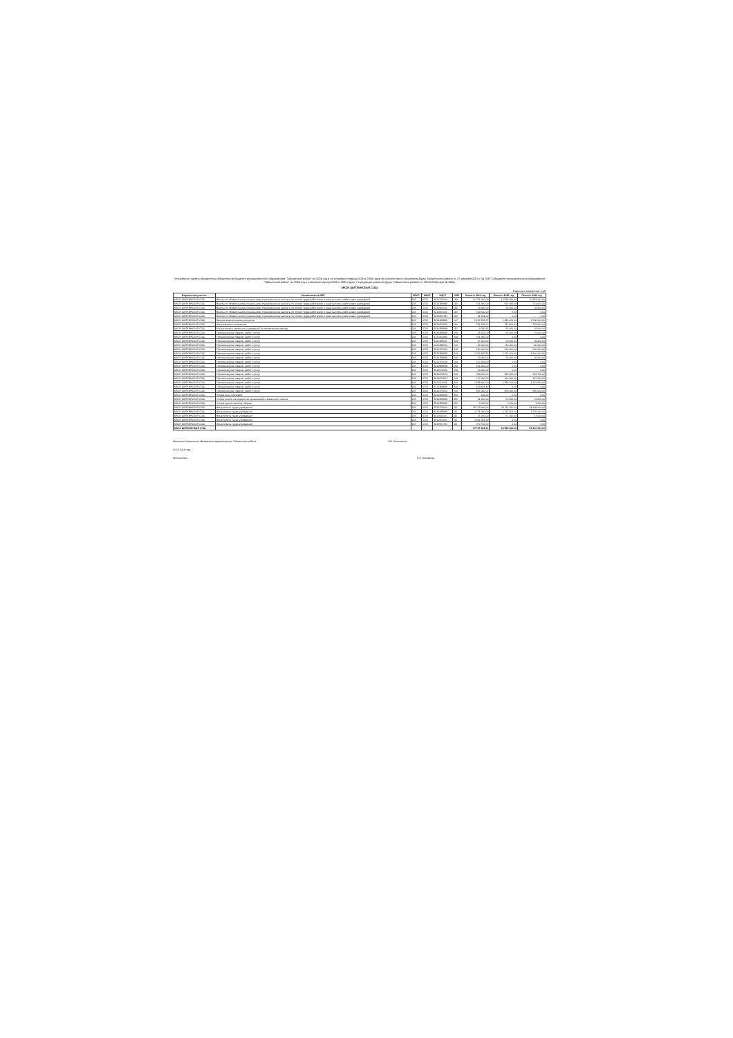Уточнённые лимиты бюджетных обязательств бюджета муниципального образования "Тайшетский район" на 2024 год и на плановый период 2025 и 2026 годов (в соответствии с решением Думы Тайшетского района от 27 декабря 2023 г. № 326 "О бюджете муниципального образования "Тайшетский район" на 2024 год и плановый период 2025 и 2026 годов" ( в редакции решения Думы Тайшетского района от 19.03.2024 года № 349)).
МКОУ ШИТКИНСКАЯ СОШ
Единицы измерения: руб.
| Бюджетополучатель | Наименование КВР | КВСР | КФСР | КЦСР | КВР | Лимиты 2024 год | Лимиты 2025 год | Лимиты 2026 год |
| --- | --- | --- | --- | --- | --- | --- | --- | --- |
| МКОУ ШИТКИНСКАЯ СОШ | Взносы по обязательному социальному страхованию на выплаты по оплате труда работников и иные выплаты работникам учреждений | 903 | 0702 | 8310273020 | 119 | 10 751 000,00 | 10 589 000,00 | 10 381 000,00 |
| МКОУ ШИТКИНСКАЯ СОШ | Взносы по обязательному социальному страхованию на выплаты по оплате труда работников и иные выплаты работникам учреждений | 903 | 0702 | 8310289999 | 119 | 521 000,00 | 521 000,00 | 521 000,00 |
| МКОУ ШИТКИНСКАЯ СОШ | Взносы по обязательному социальному страхованию на выплаты по оплате труда работников и иные выплаты работникам учреждений | 903 | 0702 | 8310581301 | 119 | 20 000,00 | 20 000,00 | 20 000,00 |
| МКОУ ШИТКИНСКАЯ СОШ | Взносы по обязательному социальному страхованию на выплаты по оплате труда работников и иные выплаты работникам учреждений | 903 | 0702 | 8311053031 | 119 | 543 600,00 | 0,00 | 0,00 |
| МКОУ ШИТКИНСКАЯ СОШ | Взносы по обязательному социальному страхованию на выплаты по оплате труда работников и иные выплаты работникам учреждений | 903 | 0702 | 831E851791 | 119 | 82 354,00 | 0,00 | 0,00 |
| МКОУ ШИТКИНСКАЯ СОШ | Закупка энергетических ресурсов | 903 | 0702 | 8310289999 | 247 | 5 192 583,67 | 1 486 000,00 | 1 586 000,00 |
| МКОУ ШИТКИНСКАЯ СОШ | Иные выплаты населению | 903 | 0702 | 8510652976 | 360 | 251 500,00 | 211 500,00 | 253 600,00 |
| МКОУ ШИТКИНСКАЯ СОШ | Иные выплаты персоналу учреждений, за исключением фонда | 903 | 0702 | 8310289999 | 112 | 8 780,32 | 33 000,00 | 34 000,00 |
| МКОУ ШИТКИНСКАЯ СОШ | Прочая закупка товаров, работ и услуг | 903 | 0702 | 4130389999 | 244 | 35 600,00 | 65 400,00 | 70 600,00 |
| МКОУ ШИТКИНСКАЯ СОШ | Прочая закупка товаров, работ и услуг | 903 | 0702 | 4120352940 | 244 | 561 400,00 | 0,00 | 0,00 |
| МКОУ ШИТКИНСКАЯ СОШ | Прочая закупка товаров, работ и услуг | 903 | 0702 | 4130189197 | 244 | 17 600,00 | 20 000,00 | 20 000,00 |
| МКОУ ШИТКИНСКАЯ СОШ | Прочая закупка товаров, работ и услуг | 903 | 0702 | 4220389206 | 244 | 80 000,00 | 80 000,00 | 80 000,00 |
| МКОУ ШИТКИНСКАЯ СОШ | Прочая закупка товаров, работ и услуг | 903 | 0702 | 8310273020 | 244 | 560 000,00 | 560 000,00 | 560 000,00 |
| МКОУ ШИТКИНСКАЯ СОШ | Прочая закупка товаров, работ и услуг | 903 | 0702 | 8310289999 | 244 | 1 222 825,86 | 1 276 000,00 | 1 266 000,00 |
| МКОУ ШИТКИНСКАЯ СОШ | Прочая закупка товаров, работ и услуг | 903 | 0702 | 8310789999 | 244 | 30 000,00 | 26 000,00 | 26 000,00 |
| МКОУ ШИТКИНСКАЯ СОШ | Прочая закупка товаров, работ и услуг | 903 | 0702 | 8310752528 | 244 | 217 823,00 | 0,00 | 0,00 |
| МКОУ ШИТКИНСКАЯ СОШ | Прочая закупка товаров, работ и услуг | 903 | 0702 | 8310989999 | 244 | 536 300,00 | 0,00 | 0,00 |
| МКОУ ШИТКИНСКАЯ СОШ | Прочая закупка товаров, работ и услуг | 903 | 0702 | 8510573180 | 244 | 30 000,00 | 0,00 | 0,00 |
| МКОУ ШИТКИНСКАЯ СОШ | Прочая закупка товаров, работ и услуг | 903 | 0702 | 8510652976 | 244 | 289 300,00 | 243 600,00 | 291 700,00 |
| МКОУ ШИТКИНСКАЯ СОШ | Прочая закупка товаров, работ и услуг | 903 | 0702 | 8510652967 | 244 | 167 000,00 | 160 000,00 | 167 000,00 |
| МКОУ ШИТКИНСКАЯ СОШ | Прочая закупка товаров, работ и услуг | 903 | 0702 | 86110L3041 | 244 | 1 398 400,00 | 1 389 200,00 | 1 361 800,00 |
| МКОУ ШИТКИНСКАЯ СОШ | Прочая закупка товаров, работ и услуг | 903 | 0702 | 9170289999 | 244 | 603 603,40 | 0,00 | 0,00 |
| МКОУ ШИТКИНСКАЯ СОШ | Прочая закупка товаров, работ и услуг | 903 | 1004 | 8510373050 | 244 | 956 000,00 | 958 000,00 | 956 000,00 |
| МКОУ ШИТКИНСКАЯ СОШ | Уплата иных платежей | 903 | 0702 | 8310289999 | 853 | 180,03 | 0,00 | 0,00 |
| МКОУ ШИТКИНСКАЯ СОШ | Уплата налога на имущество организаций и земельного налога | 903 | 0702 | 8310289999 | 851 | 61 800,00 | 61 800,00 | 61 800,00 |
| МКОУ ШИТКИНСКАЯ СОШ | Уплата прочих налогов, сборов | 903 | 0702 | 8310289999 | 852 | 2 200,00 | 2 300,00 | 2 200,00 |
| МКОУ ШИТКИНСКАЯ СОШ | Фонд оплаты труда учреждений | 903 | 0702 | 8310273020 | 111 | 35 679 000,00 | 35 111 300,00 | 34 368 000,00 |
| МКОУ ШИТКИНСКАЯ СОШ | Фонд оплаты труда учреждений | 903 | 0702 | 8310289999 | 111 | 1 725 000,00 | 1 725 000,00 | 1 725 000,00 |
| МКОУ ШИТКИНСКАЯ СОШ | Фонд оплаты труда учреждений | 903 | 0702 | 8310581301 | 111 | 67 000,00 | 67 000,00 | 67 000,00 |
| МКОУ ШИТКИНСКАЯ СОШ | Фонд оплаты труда учреждений | 903 | 0702 | 8311053031 | 111 | 1 801 442,30 | 0,00 | 0,00 |
| МКОУ ШИТКИНСКАЯ СОШ | Фонд оплаты труда учреждений | 903 | 0702 | 831E851791 | 111 | 272 700,00 | 0,00 | 0,00 |
| МКОУ ШИТКИНСКАЯ СОШ | | | | | | 67 707 262,61 | 54 585 500,00 | 53 810 900,00 |
Начальник Управления образования администрации Тайшетского района Л.В. Самчишина
20.03.2024 года
Исполнитель: Е.А. Лисовская